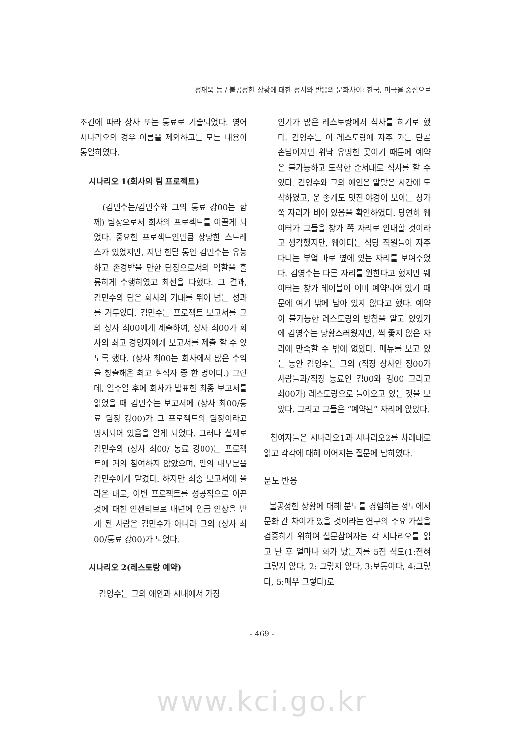정재욱 등 / 불공정한 상황에 대한 정서와 반응의 문화차이: 한국, 미국을 중심으로
조건에 따라 상사 또는 동료로 기술되었다. 영어 시나리오의 경우 이름을 제외하고는 모든 내용이 동일하였다.
시나리오 1(회사의 팀 프로젝트)
(김민수는/김민수와 그의 동료 강00는 함께) 팀장으로서 회사의 프로젝트를 이끌게 되었다. 중요한 프로젝트인만큼 상당한 스트레스가 있었지만, 지난 한달 동안 김민수는 유능하고 존경받을 만한 팀장으로서의 역할을 훌륭하게 수행하였고 최선을 다했다. 그 결과, 김민수의 팀은 회사의 기대를 뛰어 넘는 성과를 거두었다. 김민수는 프로젝트 보고서를 그의 상사 최00에게 제출하여, 상사 최00가 회사의 최고 경영자에게 보고서를 제출 할 수 있도록 했다. (상사 최00는 회사에서 많은 수익을 창출해온 최고 실적자 중 한 명이다.) 그런데, 일주일 후에 회사가 발표한 최종 보고서를 읽었을 때 김민수는 보고서에 (상사 최00/동료 팀장 강00)가 그 프로젝트의 팀장이라고 명시되어 있음을 알게 되었다. 그러나 실제로 김민수의 (상사 최00/ 동료 강00)는 프로젝트에 거의 참여하지 않았으며, 일의 대부분을 김민수에게 맡겼다. 하지만 최종 보고서에 올라온 대로, 이번 프로젝트를 성공적으로 이끈 것에 대한 인센티브로 내년에 임금 인상을 받게 된 사람은 김민수가 아니라 그의 (상사 최00/동료 강00)가 되었다.
시나리오 2(레스토랑 예약)
김영수는 그의 애인과 시내에서 가장
인기가 많은 레스토랑에서 식사를 하기로 했다. 김영수는 이 레스토랑에 자주 가는 단골 손님이지만 워낙 유명한 곳이기 때문에 예약은 불가능하고 도착한 순서대로 식사를 할 수 있다. 김영수와 그의 애인은 알맞은 시간에 도착하였고, 운 좋게도 멋진 야경이 보이는 창가 쪽 자리가 비어 있음을 확인하였다. 당연히 웨이터가 그들을 창가 쪽 자리로 안내할 것이라고 생각했지만, 웨이터는 식당 직원들이 자주 다니는 부엌 바로 옆에 있는 자리를 보여주었다. 김영수는 다른 자리를 원한다고 했지만 웨이터는 창가 테이블이 이미 예약되어 있기 때문에 여기 밖에 남아 있지 않다고 했다. 예약이 불가능한 레스토랑의 방침을 알고 있었기에 김영수는 당황스러웠지만, 썩 좋지 않은 자리에 만족할 수 밖에 없었다. 메뉴를 보고 있는 동안 김영수는 그의 (직장 상사인 정00가 사람들과/직장 동료인 김00와 강00 그리고 최00가) 레스토랑으로 들어오고 있는 것을 보았다. 그리고 그들은 “예약된” 자리에 앉았다.
참여자들은 시나리오1과 시나리오2를 차례대로 읽고 각각에 대해 이어지는 질문에 답하였다.
분노 반응
불공정한 상황에 대해 분노를 경험하는 정도에서 문화 간 차이가 있을 것이라는 연구의 주요 가설을 검증하기 위하여 설문참여자는 각 시나리오를 읽고 난 후 얼마나 화가 났는지를 5점 척도(1:전혀 그렇지 않다, 2: 그렇지 않다, 3:보통이다, 4:그렇다, 5:매우 그렇다)로
- 469 -
www.kci.go.kr